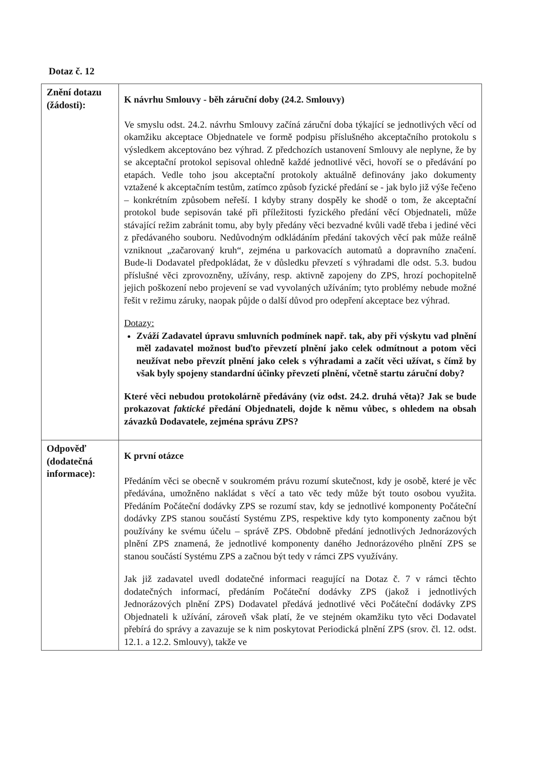Dotaz č. 12
| Znění dotazu (žádosti): | K návrhu Smlouvy - běh záruční doby (24.2. Smlouvy) Ve smyslu odst. 24.2. návrhu Smlouvy začíná záruční doba týkající se jednotlivých věcí od okamžiku akceptace Objednatele ve formě podpisu příslušného akceptačního protokolu s výsledkem akceptováno bez výhrad. Z předchozích ustanovení Smlouvy ale neplyne, že by se akceptační protokol sepisoval ohledně každé jednotlivé věci, hovoří se o předávání po etapách. Vedle toho jsou akceptační protokoly aktuálně definovány jako dokumenty vztažené k akceptačním testům, zatímco způsob fyzické předání se - jak bylo již výše řečeno – konkrétním způsobem neřeší. I kdyby strany dospěly ke shodě o tom, že akceptační protokol bude sepisován také při příležitosti fyzického předání věcí Objednateli, může stávající režim zabránit tomu, aby byly předány věci bezvadné kvůli vadě třeba i jediné věci z předávaného souboru. Nedůvodným odkládáním předání takových věcí pak může reálně vzniknout „začarovaný kruh“, zejména u parkovacích automatů a dopravního značení. Bude-li Dodavatel předpokládat, že v důsledku převzetí s výhradami dle odst. 5.3. budou příslušné věci zprovozněny, užívány, resp. aktivně zapojeny do ZPS, hrozí pochopitelně jejich poškození nebo projevení se vad vyvolaných užíváním; tyto problémy nebude možné řešit v režimu záruky, naopak půjde o další důvod pro odepření akceptace bez výhrad. Dotazy: Zváží Zadavatel úpravu smluvních podmínek např. tak, aby při výskytu vad plnění měl zadavatel možnost buďto převzetí plnění jako celek odmítnout a potom věci neužívat nebo převzít plnění jako celek s výhradami a začít věci užívat, s čímž by však byly spojeny standardní účinky převzetí plnění, včetně startu záruční doby? Které věci nebudou protokolárně předávány (viz odst. 24.2. druhá věta)? Jak se bude prokazovat faktické předání Objednateli, dojde k němu vůbec, s ohledem na obsah závazků Dodavatele, zejména správu ZPS? |
| Odpověď (dodatečná informace): | K první otázce Předáním věci se obecně v soukromém právu rozumí skutečnost, kdy je osobě, které je věc předávána, umožněno nakládat s věcí a tato věc tedy může být touto osobou využita. Předáním Počáteční dodávky ZPS se rozumí stav, kdy se jednotlivé komponenty Počáteční dodávky ZPS stanou součástí Systému ZPS, respektive kdy tyto komponenty začnou být používány ke svému účelu – správě ZPS. Obdobně předání jednotlivých Jednorázových plnění ZPS znamená, že jednotlivé komponenty daného Jednorázového plnění ZPS se stanou součástí Systému ZPS a začnou být tedy v rámci ZPS využívány. Jak již zadavatel uvedl dodatečné informaci reagující na Dotaz č. 7 v rámci těchto dodatečných informací, předáním Počáteční dodávky ZPS (jakož i jednotlivých Jednorázových plnění ZPS) Dodavatel předává jednotlivé věci Počáteční dodávky ZPS Objednateli k užívání, zároveň však platí, že ve stejném okamžiku tyto věci Dodavatel přebírá do správy a zavazuje se k nim poskytovat Periodická plnění ZPS (srov. čl. 12. odst. 12.1. a 12.2. Smlouvy), takže ve |